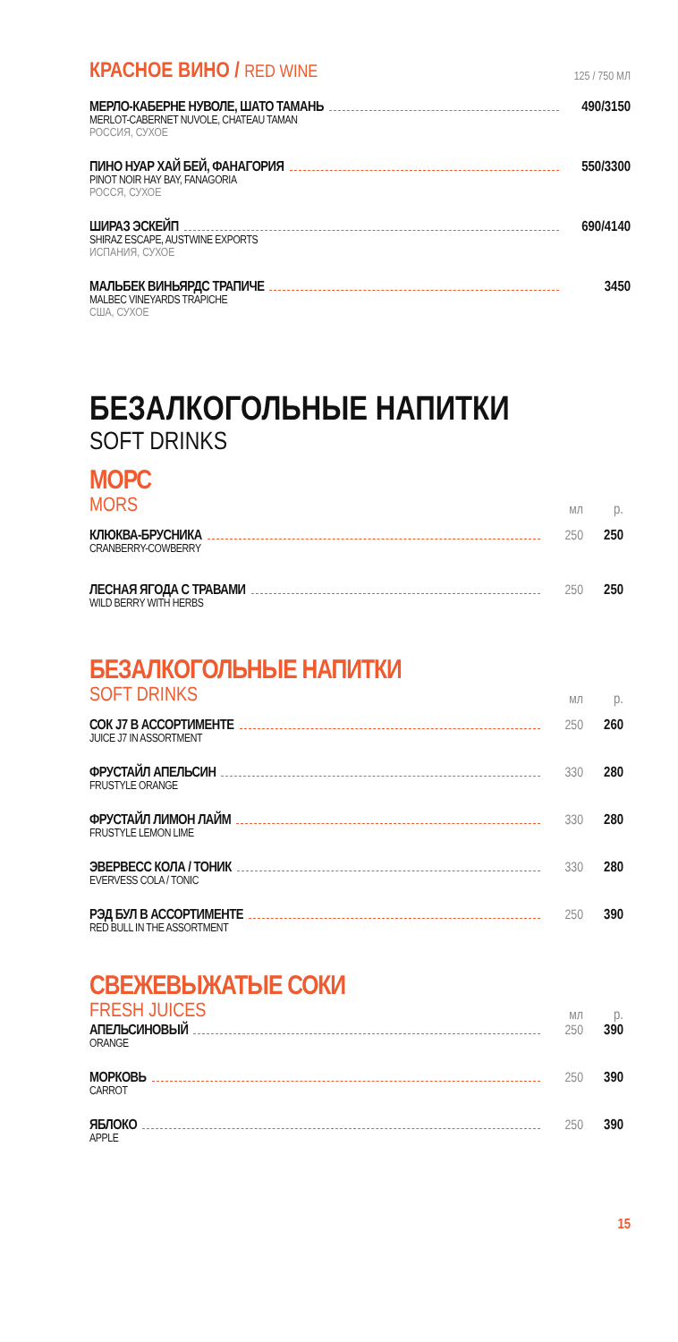КРАСНОЕ ВИНО / RED WINE
125 / 750 МЛ
МЕРЛО-КАБЕРНЕ НУВОЛЕ, ШАТО ТАМАНЬ 490/3150
MERLOT-CABERNET NUVOLE, CHATEAU TAMAN
РОССИЯ, СУХОЕ
ПИНО НУАР ХАЙ БЕЙ, ФАНАГОРИЯ 550/3300
PINOT NOIR HAY BAY, FANAGORIA
РОССЯ, СУХОЕ
ШИРАЗ ЭСКЕЙП 690/4140
SHIRAZ ESCAPE, AUSTWINE EXPORTS
ИСПАНИЯ, СУХОЕ
МАЛЬБЕК ВИНЬЯРДС ТРАПИЧЕ 3450
MALBEC VINEYARDS TRAPICHE
США, СУХОЕ
БЕЗАЛКОГОЛЬНЫЕ НАПИТКИ
SOFT DRINKS
МОРС
MORS мл р.
КЛЮКВА-БРУСНИКА 250 250
CRANBERRY-COWBERRY
ЛЕСНАЯ ЯГОДА С ТРАВАМИ 250 250
WILD BERRY WITH HERBS
БЕЗАЛКОГОЛЬНЫЕ НАПИТКИ
SOFT DRINKS мл р.
СОК J7 В АССОРТИМЕНТЕ 250 260
JUICE J7 IN ASSORTMENT
ФРУСТАЙЛ АПЕЛЬСИН 330 280
FRUSTYLE ORANGE
ФРУСТАЙЛ ЛИМОН ЛАЙМ 330 280
FRUSTYLE LEMON LIME
ЭВЕРВЕСС КОЛА / ТОНИК 330 280
EVERVESS COLA / TONIC
РЭД БУЛ В АССОРТИМЕНТЕ 250 390
RED BULL IN THE ASSORTMENT
СВЕЖЕВЫЖАТЫЕ СОКИ
FRESH JUICES мл р.
АПЕЛЬСИНОВЫЙ 250 390
ORANGE
МОРКОВЬ 250 390
CARROT
ЯБЛОКО 250 390
APPLE
15